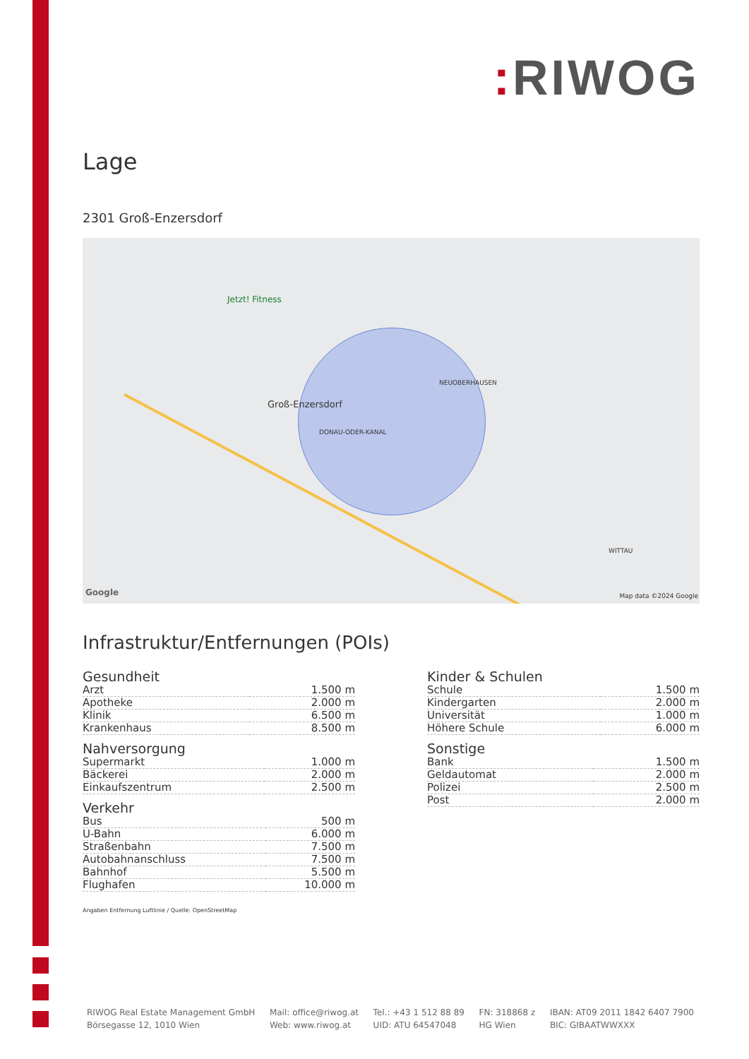: RIWOG
Lage
2301 Groß-Enzersdorf
Jetzt! Fitness
Groß-Enzersdorf
NEUOBERHAUSEN
DONAU-ODER-KANAL
WITTAU
Google Map data ©2024 Google
Infrastruktur/Entfernungen (POIs)
Gesundheit
| Arzt | 1.500 m |
| Apotheke | 2.000 m |
| Klinik | 6.500 m |
| Krankenhaus | 8.500 m |
Nahversorgung
| Supermarkt | 1.000 m |
| Bäckerei | 2.000 m |
| Einkaufszentrum | 2.500 m |
Verkehr
| Bus | 500 m |
| U-Bahn | 6.000 m |
| Straßenbahn | 7.500 m |
| Autobahnanschluss | 7.500 m |
| Bahnhof | 5.500 m |
| Flughafen | 10.000 m |
Kinder & Schulen
| Schule | 1.500 m |
| Kindergarten | 2.000 m |
| Universität | 1.000 m |
| Höhere Schule | 6.000 m |
Sonstige
| Bank | 1.500 m |
| Geldautomat | 2.000 m |
| Polizei | 2.500 m |
| Post | 2.000 m |
Angaben Entfernung Luftlinie / Quelle: OpenStreetMap
RIWOG Real Estate Management GmbH
Börsegasse 12, 1010 Wien
Mail: office@riwog.at
Web: www.riwog.at
Tel.: +43 1 512 88 89
UID: ATU 64547048
FN: 318868 z
HG Wien
IBAN: AT09 2011 1842 6407 7900
BIC: GIBAATWWXXX